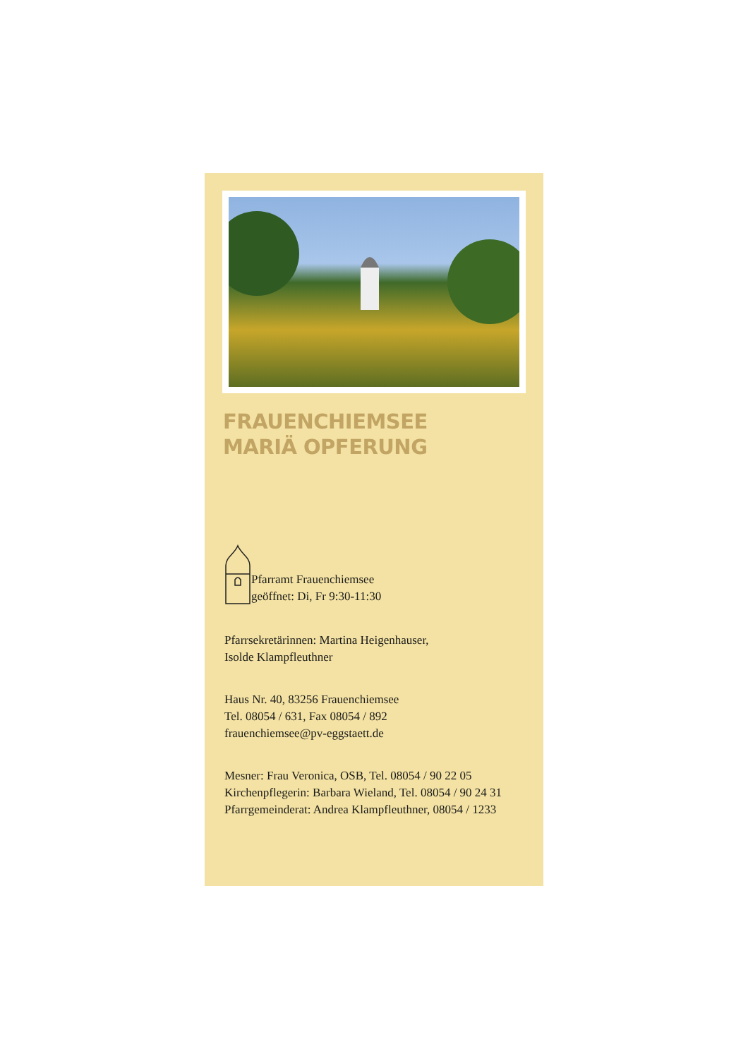FRAUENCHIEMSEE
MARIÄ OPFERUNG
Pfarramt Frauenchiemsee
geöffnet: Di, Fr 9:30-11:30
Pfarrsekretärinnen: Martina Heigenhauser,
Isolde Klampfleuthner
Haus Nr. 40, 83256 Frauenchiemsee
Tel. 08054 / 631, Fax 08054 / 892
frauenchiemsee@pv-eggstaett.de
Mesner: Frau Veronica, OSB, Tel. 08054 / 90 22 05
Kirchenpflegerin: Barbara Wieland, Tel. 08054 / 90 24 31
Pfarrgemeinderat: Andrea Klampfleuthner, 08054 / 1233